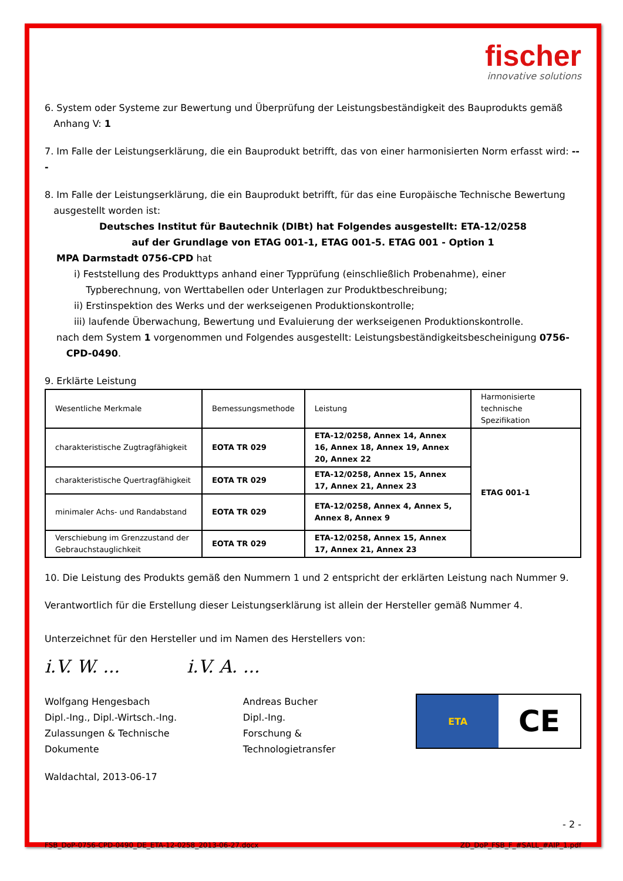fischer
innovative solutions
6. System oder Systeme zur Bewertung und Überprüfung der Leistungsbeständigkeit des Bauprodukts gemäß
Anhang V: 1
7. Im Falle der Leistungserklärung, die ein Bauprodukt betrifft, das von einer harmonisierten Norm erfasst wird: ---
8. Im Falle der Leistungserklärung, die ein Bauprodukt betrifft, für das eine Europäische Technische Bewertung
ausgestellt worden ist:
Deutsches Institut für Bautechnik (DIBt) hat Folgendes ausgestellt: ETA-12/0258
auf der Grundlage von ETAG 001-1, ETAG 001-5. ETAG 001 - Option 1
MPA Darmstadt 0756-CPD hat
i) Feststellung des Produkttyps anhand einer Typprüfung (einschließlich Probenahme), einer
Typberechnung, von Werttabellen oder Unterlagen zur Produktbeschreibung;
ii) Erstinspektion des Werks und der werkseigenen Produktionskontrolle;
iii) laufende Überwachung, Bewertung und Evaluierung der werkseigenen Produktionskontrolle.
nach dem System 1 vorgenommen und Folgendes ausgestellt: Leistungsbeständigkeitsbescheinigung 0756-
CPD-0490.
9. Erklärte Leistung
| Wesentliche Merkmale | Bemessungsmethode | Leistung | Harmonisierte technische Spezifikation |
| charakteristische Zugtragfähigkeit | EOTA TR 029 | ETA-12/0258, Annex 14, Annex 16, Annex 18, Annex 19, Annex 20, Annex 22 | ETAG 001-1 |
| charakteristische Quertragfähigkeit | EOTA TR 029 | ETA-12/0258, Annex 15, Annex 17, Annex 21, Annex 23 | |
| minimaler Achs- und Randabstand | EOTA TR 029 | ETA-12/0258, Annex 4, Annex 5, Annex 8, Annex 9 | |
| Verschiebung im Grenzzustand der Gebrauchstauglichkeit | EOTA TR 029 | ETA-12/0258, Annex 15, Annex 17, Annex 21, Annex 23 | |
10. Die Leistung des Produkts gemäß den Nummern 1 und 2 entspricht der erklärten Leistung nach Nummer 9.
Verantwortlich für die Erstellung dieser Leistungserklärung ist allein der Hersteller gemäß Nummer 4.
Unterzeichnet für den Hersteller und im Namen des Herstellers von:
i.V. W. ... i.V. A. ...
Wolfgang Hengesbach
Dipl.-Ing., Dipl.-Wirtsch.-Ing.
Zulassungen & Technische Dokumente
Andreas Bucher
Dipl.-Ing.
Forschung & Technologietransfer
ETA CE
Waldachtal, 2013-06-17
- 2 -
FSB_DoP-0756-CPD-0490_DE_ETA-12-0258_2013-06-27.docx ZD_DoP_FSB_F_#SALL_#AIP_1.pdf